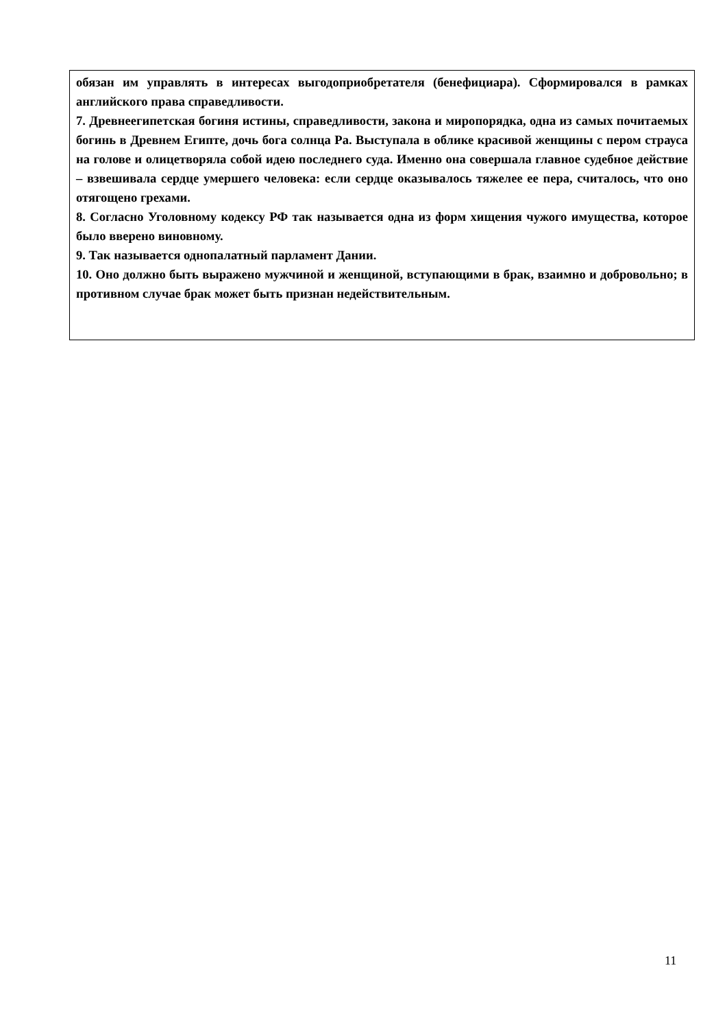обязан им управлять в интересах выгодоприобретателя (бенефициара). Сформировался в рамках английского права справедливости.
7. Древнеегипетская богиня истины, справедливости, закона и миропорядка, одна из самых почитаемых богинь в Древнем Египте, дочь бога солнца Ра. Выступала в облике красивой женщины с пером страуса на голове и олицетворяла собой идею последнего суда. Именно она совершала главное судебное действие – взвешивала сердце умершего человека: если сердце оказывалось тяжелее ее пера, считалось, что оно отягощено грехами.
8. Согласно Уголовному кодексу РФ так называется одна из форм хищения чужого имущества, которое было вверено виновному.
9. Так называется однопалатный парламент Дании.
10. Оно должно быть выражено мужчиной и женщиной, вступающими в брак, взаимно и добровольно; в противном случае брак может быть признан недействительным.
11